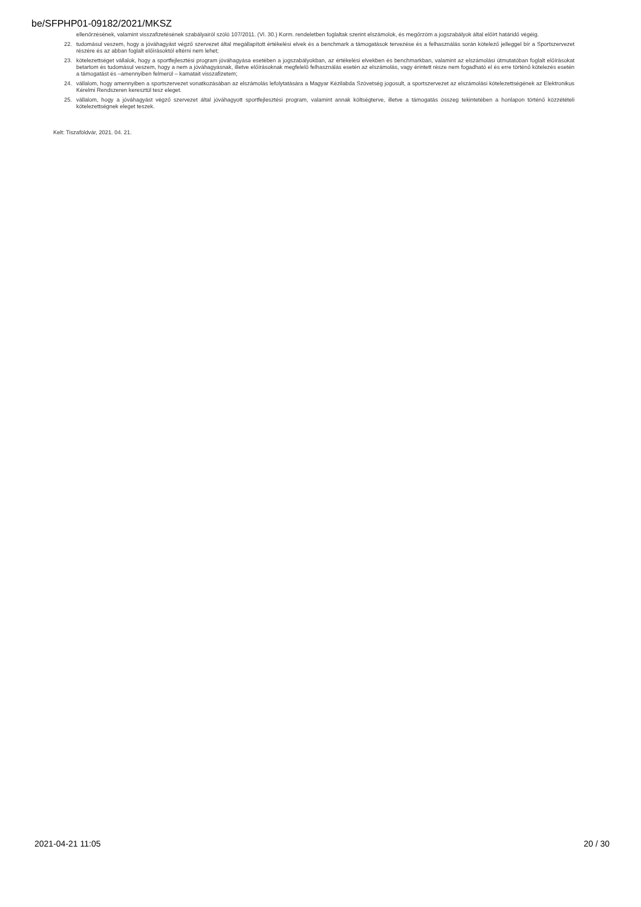be/SFPHP01-09182/2021/MKSZ
ellenőrzésének, valamint visszafizetésének szabályairól szóló 107/2011. (VI. 30.) Korm. rendeletben foglaltak szerint elszámolok, és megőrzöm a jogszabályok által előírt határidő végéig.
22. tudomásul veszem, hogy a jóváhagyást végző szervezet által megállapított értékelési elvek és a benchmark a támogatások tervezése és a felhasználás során kötelező jelleggel bír a Sportszervezet részére és az abban foglalt előírásoktól eltérni nem lehet;
23. kötelezettséget vállalok, hogy a sportfejlesztési program jóváhagyása esetében a jogszabályokban, az értékelési elvekben és benchmarkban, valamint az elszámolási útmutatóban foglalt előírásokat betartom és tudomásul veszem, hogy a nem a jóváhagyásnak, illetve előírásoknak megfelelő felhasználás esetén az elszámolás, vagy érintett része nem fogadható el és erre történő kötelezés esetén a támogatást és –amennyiben felmerül – kamatait visszafizetem;
24. vállalom, hogy amennyiben a sportszervezet vonatkozásában az elszámolás lefolytatására a Magyar Kézilabda Szövetség jogosult, a sportszervezet az elszámolási kötelezettségének az Elektronikus Kérelmi Rendszeren keresztül tesz eleget.
25. vállalom, hogy a jóváhagyást végző szervezet által jóváhagyott sportfejlesztési program, valamint annak költségterve, illetve a támogatás összeg tekintetében a honlapon történő közzétételi kötelezettségnek eleget teszek.
Kelt: Tiszaföldvár, 2021. 04. 21.
2021-04-21 11:05 20 / 30